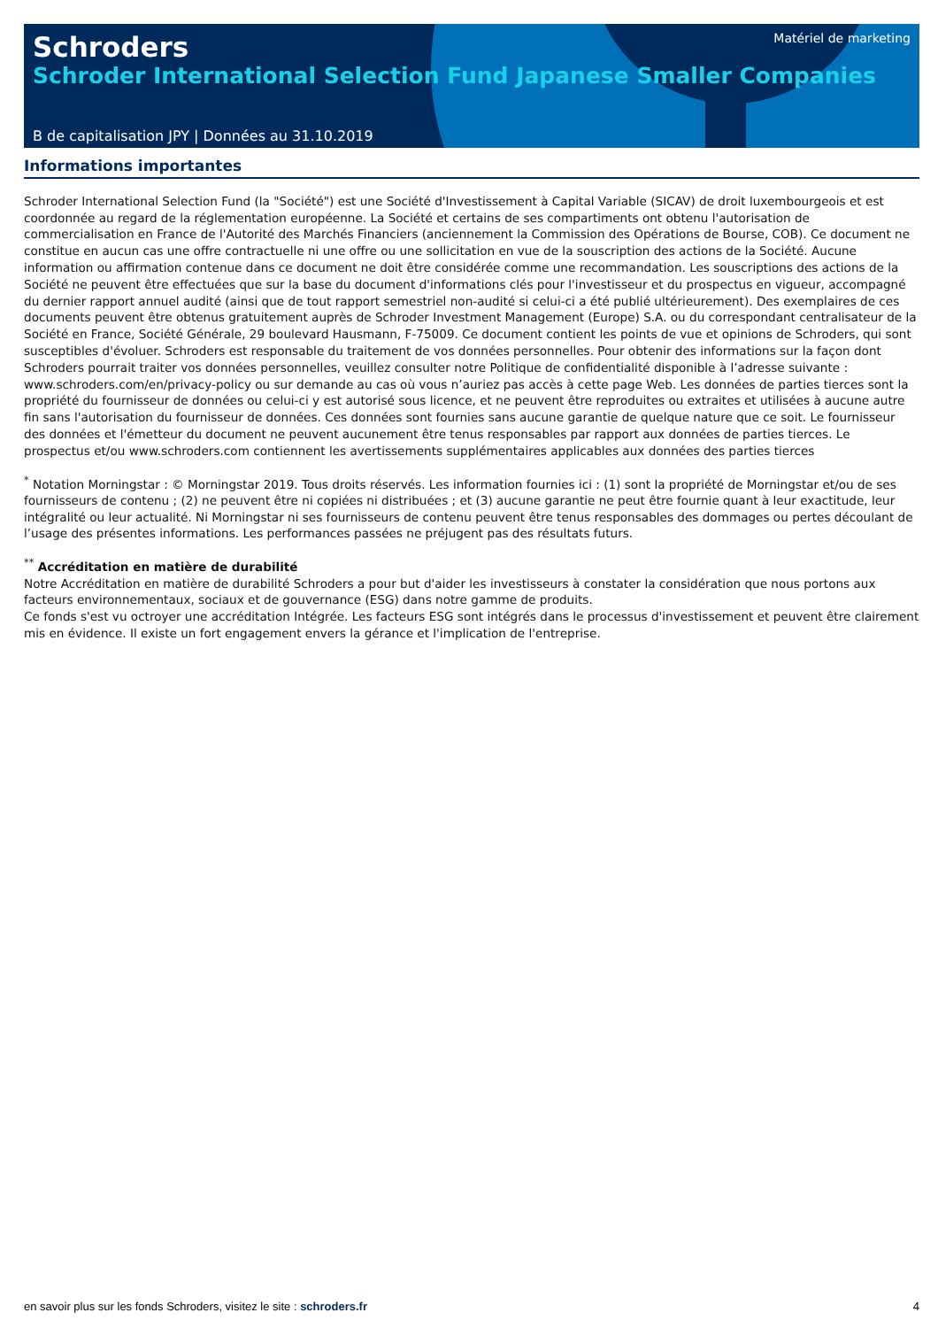Schroders
Matériel de marketing
Schroder International Selection Fund Japanese Smaller Companies
B de capitalisation JPY | Données au 31.10.2019
Informations importantes
Schroder International Selection Fund (la "Société") est une Société d'Investissement à Capital Variable (SICAV) de droit luxembourgeois et est coordonnée au regard de la réglementation européenne. La Société et certains de ses compartiments ont obtenu l'autorisation de commercialisation en France de l'Autorité des Marchés Financiers (anciennement la Commission des Opérations de Bourse, COB). Ce document ne constitue en aucun cas une offre contractuelle ni une offre ou une sollicitation en vue de la souscription des actions de la Société. Aucune information ou affirmation contenue dans ce document ne doit être considérée comme une recommandation. Les souscriptions des actions de la Société ne peuvent être effectuées que sur la base du document d'informations clés pour l'investisseur et du prospectus en vigueur, accompagné du dernier rapport annuel audité (ainsi que de tout rapport semestriel non-audité si celui-ci a été publié ultérieurement). Des exemplaires de ces documents peuvent être obtenus gratuitement auprès de Schroder Investment Management (Europe) S.A. ou du correspondant centralisateur de la Société en France, Société Générale, 29 boulevard Hausmann, F-75009. Ce document contient les points de vue et opinions de Schroders, qui sont susceptibles d'évoluer. Schroders est responsable du traitement de vos données personnelles. Pour obtenir des informations sur la façon dont Schroders pourrait traiter vos données personnelles, veuillez consulter notre Politique de confidentialité disponible à l’adresse suivante : www.schroders.com/en/privacy-policy ou sur demande au cas où vous n’auriez pas accès à cette page Web. Les données de parties tierces sont la propriété du fournisseur de données ou celui-ci y est autorisé sous licence, et ne peuvent être reproduites ou extraites et utilisées à aucune autre fin sans l'autorisation du fournisseur de données. Ces données sont fournies sans aucune garantie de quelque nature que ce soit. Le fournisseur des données et l'émetteur du document ne peuvent aucunement être tenus responsables par rapport aux données de parties tierces. Le prospectus et/ou www.schroders.com contiennent les avertissements supplémentaires applicables aux données des parties tierces
<sup>*</sup> Notation Morningstar : © Morningstar 2019. Tous droits réservés. Les information fournies ici : (1) sont la propriété de Morningstar et/ou de ses fournisseurs de contenu ; (2) ne peuvent être ni copiées ni distribuées ; et (3) aucune garantie ne peut être fournie quant à leur exactitude, leur intégralité ou leur actualité. Ni Morningstar ni ses fournisseurs de contenu peuvent être tenus responsables des dommages ou pertes découlant de l’usage des présentes informations. Les performances passées ne préjugent pas des résultats futurs.
<sup>**</sup> Accréditation en matière de durabilité
Notre Accréditation en matière de durabilité Schroders a pour but d'aider les investisseurs à constater la considération que nous portons aux facteurs environnementaux, sociaux et de gouvernance (ESG) dans notre gamme de produits.
Ce fonds s'est vu octroyer une accréditation Intégrée. Les facteurs ESG sont intégrés dans le processus d'investissement et peuvent être clairement mis en évidence. Il existe un fort engagement envers la gérance et l'implication de l'entreprise.
en savoir plus sur les fonds Schroders, visitez le site : schroders.fr 4